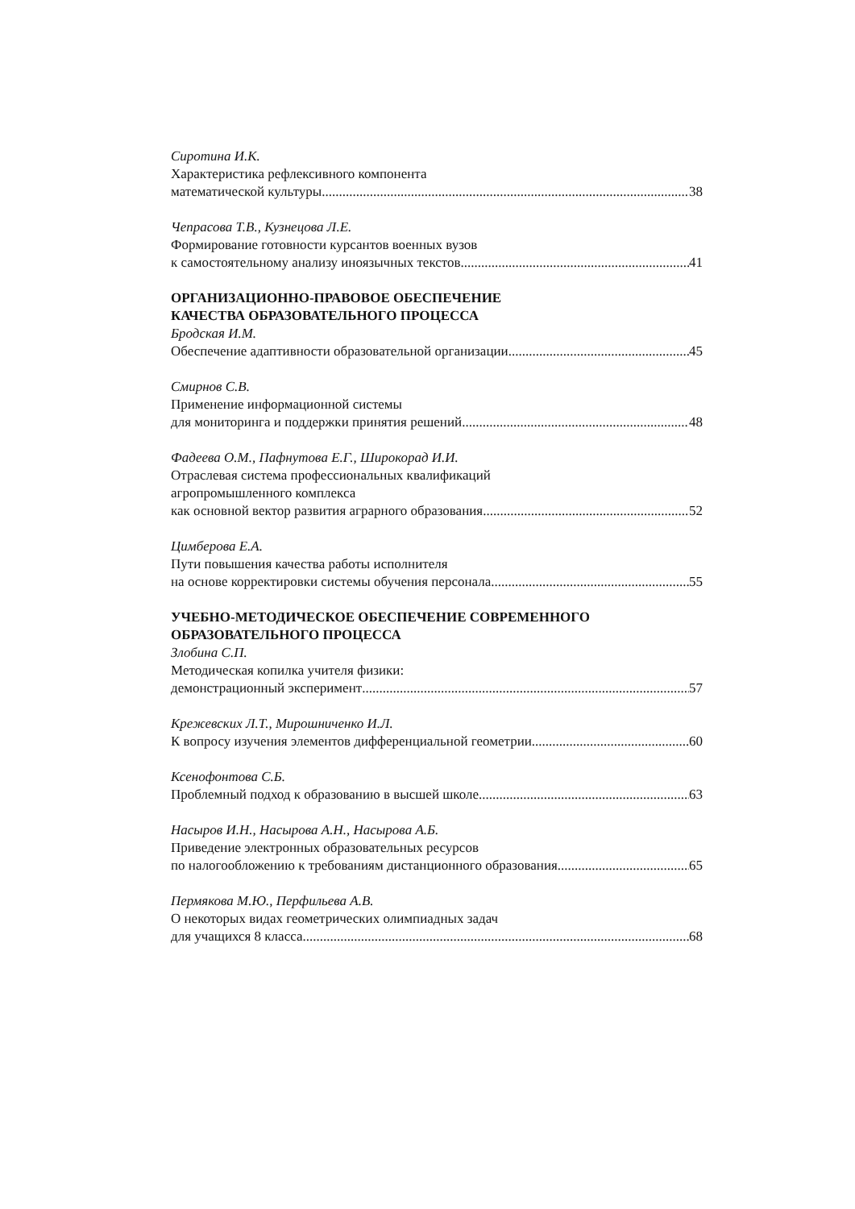Сиротина И.К.
Характеристика рефлексивного компонента
математической культуры 38
Чепрасова Т.В., Кузнецова Л.Е.
Формирование готовности курсантов военных вузов
к самостоятельному анализу иноязычных текстов 41
ОРГАНИЗАЦИОННО-ПРАВОВОЕ ОБЕСПЕЧЕНИЕ
КАЧЕСТВА ОБРАЗОВАТЕЛЬНОГО ПРОЦЕССА
Бродская И.М.
Обеспечение адаптивности образовательной организации 45
Смирнов С.В.
Применение информационной системы
для мониторинга и поддержки принятия решений 48
Фадеева О.М., Пафнутова Е.Г., Широкорад И.И.
Отраслевая система профессиональных квалификаций
агропромышленного комплекса
как основной вектор развития аграрного образования 52
Цимберова Е.А.
Пути повышения качества работы исполнителя
на основе корректировки системы обучения персонала 55
УЧЕБНО-МЕТОДИЧЕСКОЕ ОБЕСПЕЧЕНИЕ СОВРЕМЕННОГО
ОБРАЗОВАТЕЛЬНОГО ПРОЦЕССА
Злобина С.П.
Методическая копилка учителя физики:
демонстрационный эксперимент 57
Крежевских Л.Т., Мирошниченко И.Л.
К вопросу изучения элементов дифференциальной геометрии 60
Ксенофонтова С.Б.
Проблемный подход к образованию в высшей школе 63
Насыров И.Н., Насырова А.Н., Насырова А.Б.
Приведение электронных образовательных ресурсов
по налогообложению к требованиям дистанционного образования 65
Пермякова М.Ю., Перфильева А.В.
О некоторых видах геометрических олимпиадных задач
для учащихся 8 класса 68